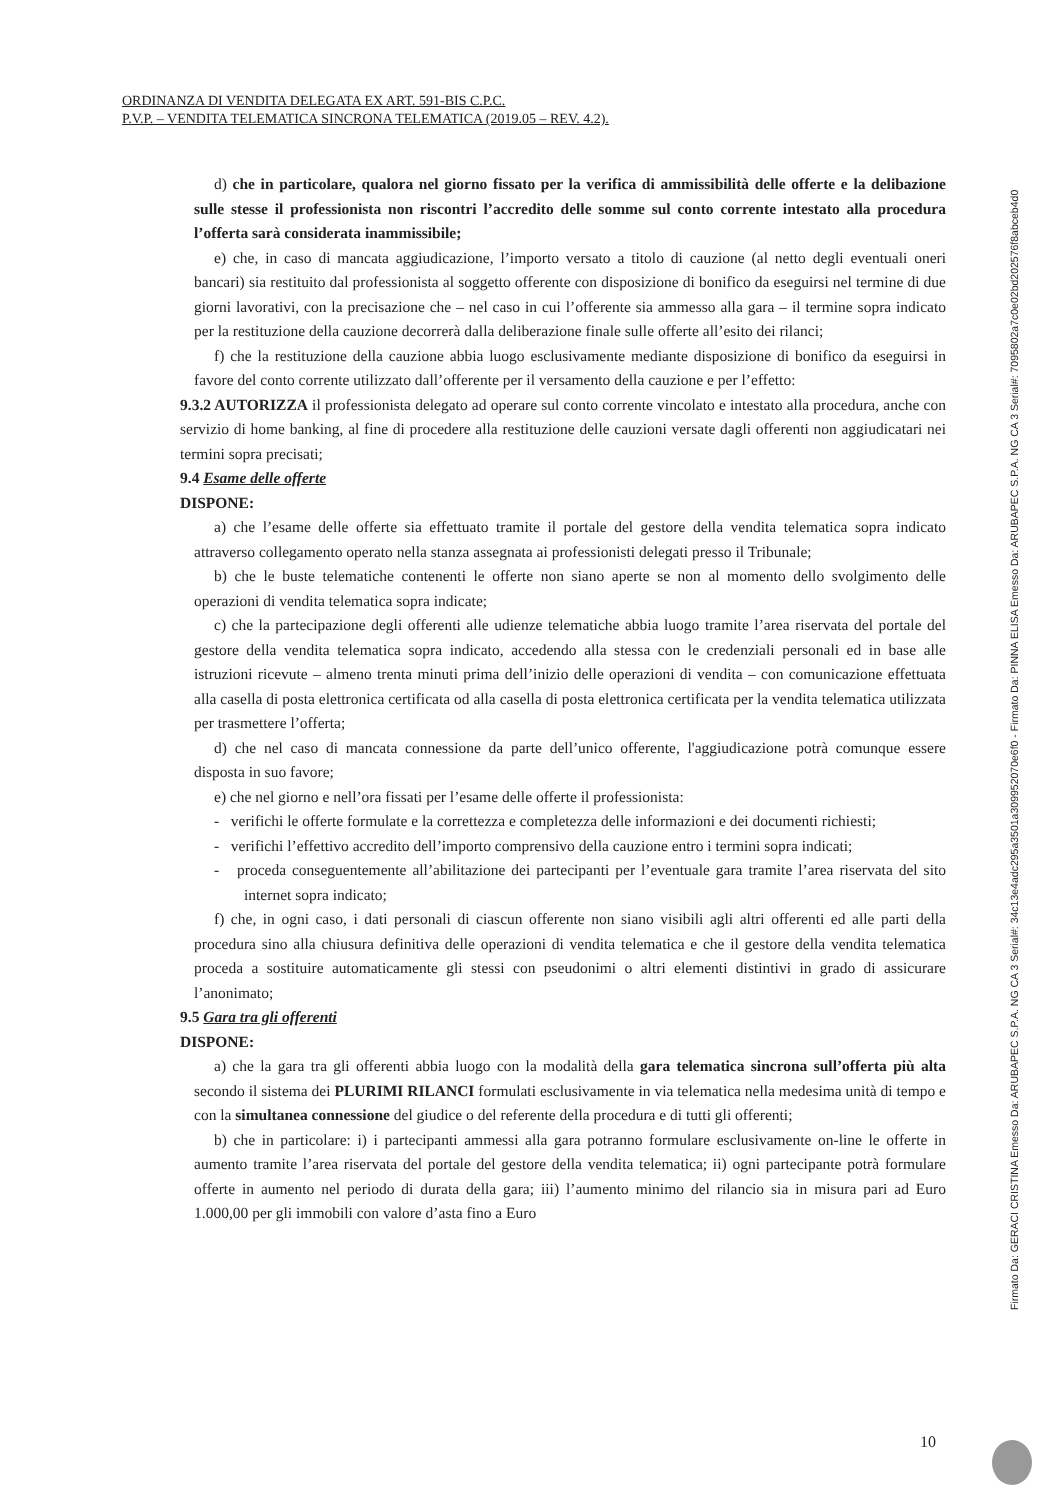ORDINANZA DI VENDITA DELEGATA EX ART. 591-BIS C.P.C.
P.V.P. – VENDITA TELEMATICA SINCRONA TELEMATICA (2019.05 – REV. 4.2).
d) che in particolare, qualora nel giorno fissato per la verifica di ammissibilità delle offerte e la delibazione sulle stesse il professionista non riscontri l’accredito delle somme sul conto corrente intestato alla procedura l’offerta sarà considerata inammissibile;
e) che, in caso di mancata aggiudicazione, l’importo versato a titolo di cauzione (al netto degli eventuali oneri bancari) sia restituito dal professionista al soggetto offerente con disposizione di bonifico da eseguirsi nel termine di due giorni lavorativi, con la precisazione che – nel caso in cui l’offerente sia ammesso alla gara – il termine sopra indicato per la restituzione della cauzione decorrerà dalla deliberazione finale sulle offerte all’esito dei rilanci;
f) che la restituzione della cauzione abbia luogo esclusivamente mediante disposizione di bonifico da eseguirsi in favore del conto corrente utilizzato dall’offerente per il versamento della cauzione e per l’effetto:
9.3.2 AUTORIZZA il professionista delegato ad operare sul conto corrente vincolato e intestato alla procedura, anche con servizio di home banking, al fine di procedere alla restituzione delle cauzioni versate dagli offerenti non aggiudicatari nei termini sopra precisati;
9.4 Esame delle offerte
DISPONE:
a) che l’esame delle offerte sia effettuato tramite il portale del gestore della vendita telematica sopra indicato attraverso collegamento operato nella stanza assegnata ai professionisti delegati presso il Tribunale;
b) che le buste telematiche contenenti le offerte non siano aperte se non al momento dello svolgimento delle operazioni di vendita telematica sopra indicate;
c) che la partecipazione degli offerenti alle udienze telematiche abbia luogo tramite l’area riservata del portale del gestore della vendita telematica sopra indicato, accedendo alla stessa con le credenziali personali ed in base alle istruzioni ricevute – almeno trenta minuti prima dell’inizio delle operazioni di vendita – con comunicazione effettuata alla casella di posta elettronica certificata od alla casella di posta elettronica certificata per la vendita telematica utilizzata per trasmettere l’offerta;
d) che nel caso di mancata connessione da parte dell’unico offerente, l'aggiudicazione potrà comunque essere disposta in suo favore;
e) che nel giorno e nell’ora fissati per l’esame delle offerte il professionista:
- verifichi le offerte formulate e la correttezza e completezza delle informazioni e dei documenti richiesti;
- verifichi l’effettivo accredito dell’importo comprensivo della cauzione entro i termini sopra indicati;
- proceda conseguentemente all’abilitazione dei partecipanti per l’eventuale gara tramite l’area riservata del sito internet sopra indicato;
f) che, in ogni caso, i dati personali di ciascun offerente non siano visibili agli altri offerenti ed alle parti della procedura sino alla chiusura definitiva delle operazioni di vendita telematica e che il gestore della vendita telematica proceda a sostituire automaticamente gli stessi con pseudonimi o altri elementi distintivi in grado di assicurare l’anonimato;
9.5 Gara tra gli offerenti
DISPONE:
a) che la gara tra gli offerenti abbia luogo con la modalità della gara telematica sincrona sull’offerta più alta secondo il sistema dei PLURIMI RILANCI formulati esclusivamente in via telematica nella medesima unità di tempo e con la simultanea connessione del giudice o del referente della procedura e di tutti gli offerenti;
b) che in particolare: i) i partecipanti ammessi alla gara potranno formulare esclusivamente on-line le offerte in aumento tramite l’area riservata del portale del gestore della vendita telematica; ii) ogni partecipante potrà formulare offerte in aumento nel periodo di durata della gara; iii) l’aumento minimo del rilancio sia in misura pari ad Euro 1.000,00 per gli immobili con valore d’asta fino a Euro
Firmato Da: GERACI CRISTINA Emesso Da: ARUBAPEC S.P.A. NG CA 3 Serial#: 34c13e4adc295a3501a309952070e6f0 - Firmato Da: PINNA ELISA Emesso Da: ARUBAPEC S.P.A. NG CA 3 Serial#: 7095802a7c0e02bd202576f8abceb4d0
10